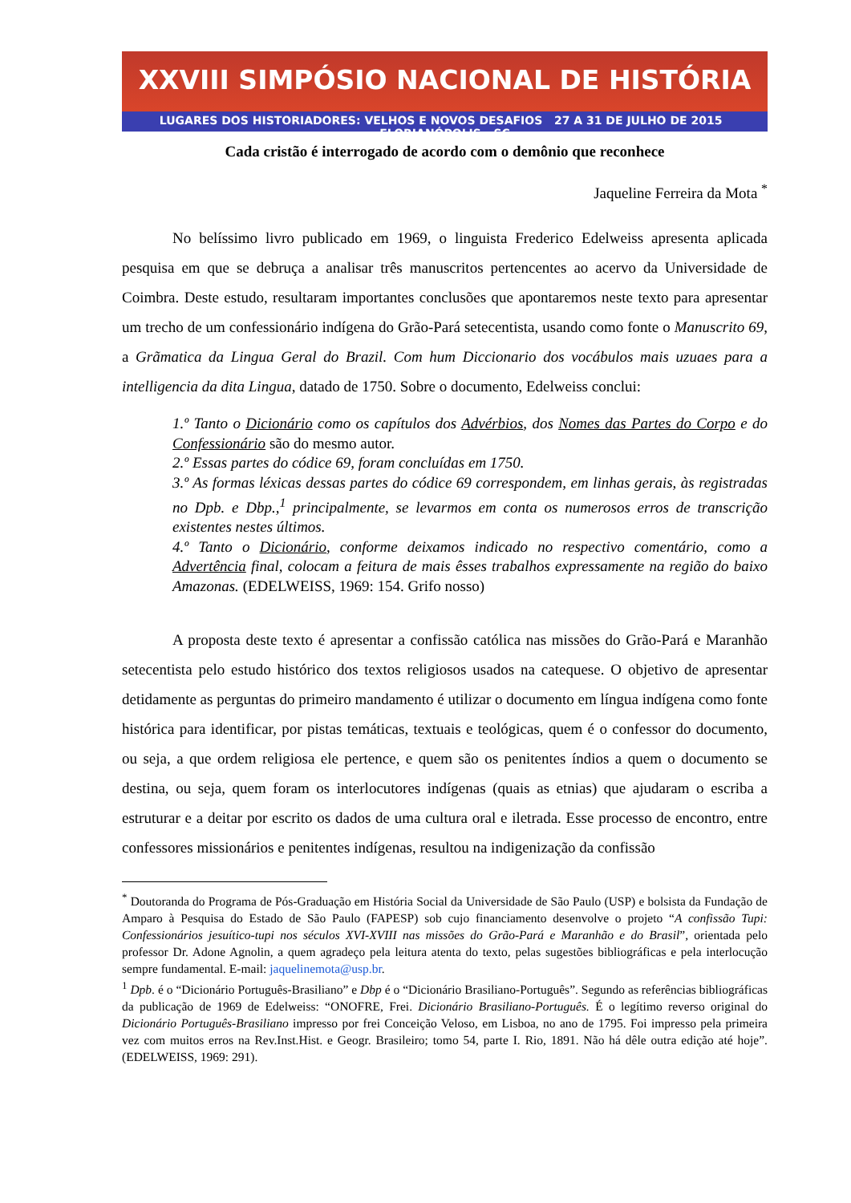XXVIII SIMPÓSIO NACIONAL DE HISTÓRIA
LUGARES DOS HISTORIADORES: VELHOS E NOVOS DESAFIOS 27 A 31 DE JULHO DE 2015 FLORIANÓPOLIS - SC
Cada cristão é interrogado de acordo com o demônio que reconhece
Jaqueline Ferreira da Mota <sup>*</sup>
No belíssimo livro publicado em 1969, o linguista Frederico Edelweiss apresenta aplicada pesquisa em que se debruça a analisar três manuscritos pertencentes ao acervo da Universidade de Coimbra. Deste estudo, resultaram importantes conclusões que apontaremos neste texto para apresentar um trecho de um confessionário indígena do Grão-Pará setecentista, usando como fonte o Manuscrito 69, a Grãmatica da Lingua Geral do Brazil. Com hum Diccionario dos vocábulos mais uzuaes para a intelligencia da dita Lingua, datado de 1750. Sobre o documento, Edelweiss conclui:
1.º Tanto o Dicionário como os capítulos dos Advérbios, dos Nomes das Partes do Corpo e do Confessionário são do mesmo autor.
2.º Essas partes do códice 69, foram concluídas em 1750.
3.º As formas léxicas dessas partes do códice 69 correspondem, em linhas gerais, às registradas no Dpb. e Dbp.,<sup>1</sup> principalmente, se levarmos em conta os numerosos erros de transcrição existentes nestes últimos.
4.º Tanto o Dicionário, conforme deixamos indicado no respectivo comentário, como a Advertência final, colocam a feitura de mais êsses trabalhos expressamente na região do baixo Amazonas. (EDELWEISS, 1969: 154. Grifo nosso)
A proposta deste texto é apresentar a confissão católica nas missões do Grão-Pará e Maranhão setecentista pelo estudo histórico dos textos religiosos usados na catequese. O objetivo de apresentar detidamente as perguntas do primeiro mandamento é utilizar o documento em língua indígena como fonte histórica para identificar, por pistas temáticas, textuais e teológicas, quem é o confessor do documento, ou seja, a que ordem religiosa ele pertence, e quem são os penitentes índios a quem o documento se destina, ou seja, quem foram os interlocutores indígenas (quais as etnias) que ajudaram o escriba a estruturar e a deitar por escrito os dados de uma cultura oral e iletrada. Esse processo de encontro, entre confessores missionários e penitentes indígenas, resultou na indigenização da confissão
<sup>*</sup> Doutoranda do Programa de Pós-Graduação em História Social da Universidade de São Paulo (USP) e bolsista da Fundação de Amparo à Pesquisa do Estado de São Paulo (FAPESP) sob cujo financiamento desenvolve o projeto “A confissão Tupi: Confessionários jesuítico-tupi nos séculos XVI-XVIII nas missões do Grão-Pará e Maranhão e do Brasil”, orientada pelo professor Dr. Adone Agnolin, a quem agradeço pela leitura atenta do texto, pelas sugestões bibliográficas e pela interlocução sempre fundamental. E-mail: jaquelinemota@usp.br.
<sup>1</sup> Dpb. é o “Dicionário Português-Brasiliano” e Dbp é o “Dicionário Brasiliano-Português”. Segundo as referências bibliográficas da publicação de 1969 de Edelweiss: “ONOFRE, Frei. Dicionário Brasiliano-Português. É o legítimo reverso original do Dicionário Português-Brasiliano impresso por frei Conceição Veloso, em Lisboa, no ano de 1795. Foi impresso pela primeira vez com muitos erros na Rev.Inst.Hist. e Geogr. Brasileiro; tomo 54, parte I. Rio, 1891. Não há dêle outra edição até hoje”. (EDELWEISS, 1969: 291).